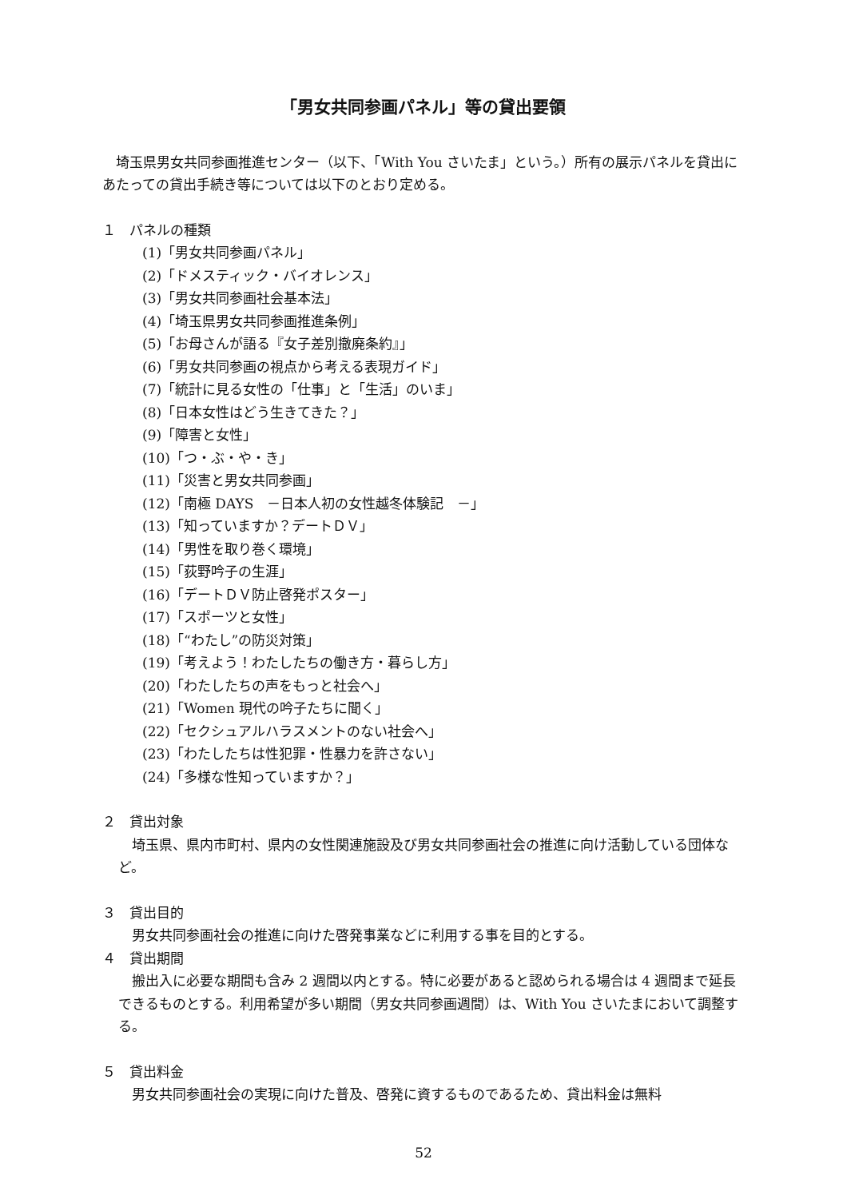「男女共同参画パネル」等の貸出要領
埼玉県男女共同参画推進センター（以下、「With You さいたま」という。）所有の展示パネルを貸出にあたっての貸出手続き等については以下のとおり定める。
１　パネルの種類
(1)「男女共同参画パネル」
(2)「ドメスティック・バイオレンス」
(3)「男女共同参画社会基本法」
(4)「埼玉県男女共同参画推進条例」
(5)「お母さんが語る『女子差別撤廃条約』」
(6)「男女共同参画の視点から考える表現ガイド」
(7)「統計に見る女性の「仕事」と「生活」のいま」
(8)「日本女性はどう生きてきた？」
(9)「障害と女性」
(10)「つ・ぶ・や・き」
(11)「災害と男女共同参画」
(12)「南極 DAYS　－日本人初の女性越冬体験記　－」
(13)「知っていますか？デートＤＶ」
(14)「男性を取り巻く環境」
(15)「荻野吟子の生涯」
(16)「デートＤＶ防止啓発ポスター」
(17)「スポーツと女性」
(18)「“わたし”の防災対策」
(19)「考えよう！わたしたちの働き方・暮らし方」
(20)「わたしたちの声をもっと社会へ」
(21)「Women 現代の吟子たちに聞く」
(22)「セクシュアルハラスメントのない社会へ」
(23)「わたしたちは性犯罪・性暴力を許さない」
(24)「多様な性知っていますか？」
２　貸出対象
埼玉県、県内市町村、県内の女性関連施設及び男女共同参画社会の推進に向け活動している団体など。
３　貸出目的
男女共同参画社会の推進に向けた啓発事業などに利用する事を目的とする。
４　貸出期間
搬出入に必要な期間も含み 2 週間以内とする。特に必要があると認められる場合は 4 週間まで延長できるものとする。利用希望が多い期間（男女共同参画週間）は、With You さいたまにおいて調整する。
５　貸出料金
男女共同参画社会の実現に向けた普及、啓発に資するものであるため、貸出料金は無料
52